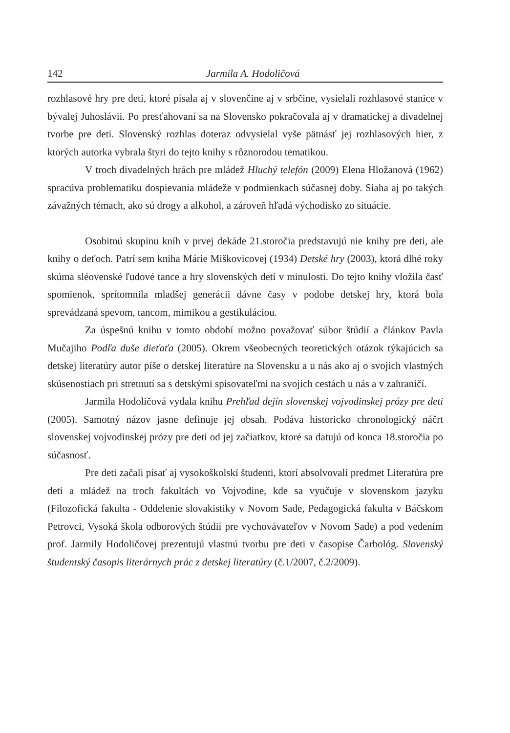142 Jarmila A. Hodoličová
rozhlasové hry pre deti, ktoré písala aj v slovenčine aj v srbčine, vysielali rozhlasové stanice v bývalej Juhoslávii. Po presťahovaní sa na Slovensko pokračovala aj v dramatickej a divadelnej tvorbe pre deti. Slovenský rozhlas doteraz odvysielal vyše pätnásť jej rozhlasových hier, z ktorých autorka vybrala štyri do tejto knihy s rôznorodou tematikou.
V troch divadelných hrách pre mládež Hluchý telefón (2009) Elena Hložanová (1962) spracúva problematiku dospievania mládeže v podmienkach súčasnej doby. Siaha aj po takých závažných témach, ako sú drogy a alkohol, a zároveň hľadá východisko zo situácie.
Osobitnú skupinu kníh v prvej dekáde 21.storočia predstavujú nie knihy pre deti, ale knihy o deťoch. Patrí sem kniha Márie Miškovicovej (1934) Detské hry (2003), ktorá dlhé roky skúma sléovenské ľudové tance a hry slovenských detí v minulosti. Do tejto knihy vložila časť spomienok, sprítomnila mladšej generácii dávne časy v podobe detskej hry, ktorá bola sprevádzaná spevom, tancom, mimikou a gestikuláciou.
Za úspešnú knihu v tomto období možno považovať súbor štúdií a článkov Pavla Mučajiho Podľa duše dieťaťa (2005). Okrem všeobecných teoretických otázok týkajúcich sa detskej literatúry autor píše o detskej literatúre na Slovensku a u nás ako aj o svojich vlastných skúsenostiach pri stretnutí sa s detskými spisovateľmi na svojich cestách u nás a v zahraničí.
Jarmila Hodoličová vydala knihu Prehľad dejín slovenskej vojvodinskej prózy pre deti (2005). Samotný názov jasne definuje jej obsah. Podáva historicko chronologický náčrt slovenskej vojvodinskej prózy pre deti od jej začiatkov, ktoré sa datujú od konca 18.storočia po súčasnosť.
Pre deti začali písať aj vysokoškolskí študenti, ktorí absolvovali predmet Literatúra pre deti a mládež na troch fakultách vo Vojvodine, kde sa vyučuje v slovenskom jazyku (Filozofická fakulta - Oddelenie slovakistiky v Novom Sade, Pedagogická fakulta v Báčskom Petrovci, Vysoká škola odborových štúdií pre vychovávateľov v Novom Sade) a pod vedením prof. Jarmily Hodoličovej prezentujú vlastnú tvorbu pre deti v časopise Čarbológ. Slovenský študentský časopis literárnych prác z detskej literatúry (č.1/2007, č.2/2009).